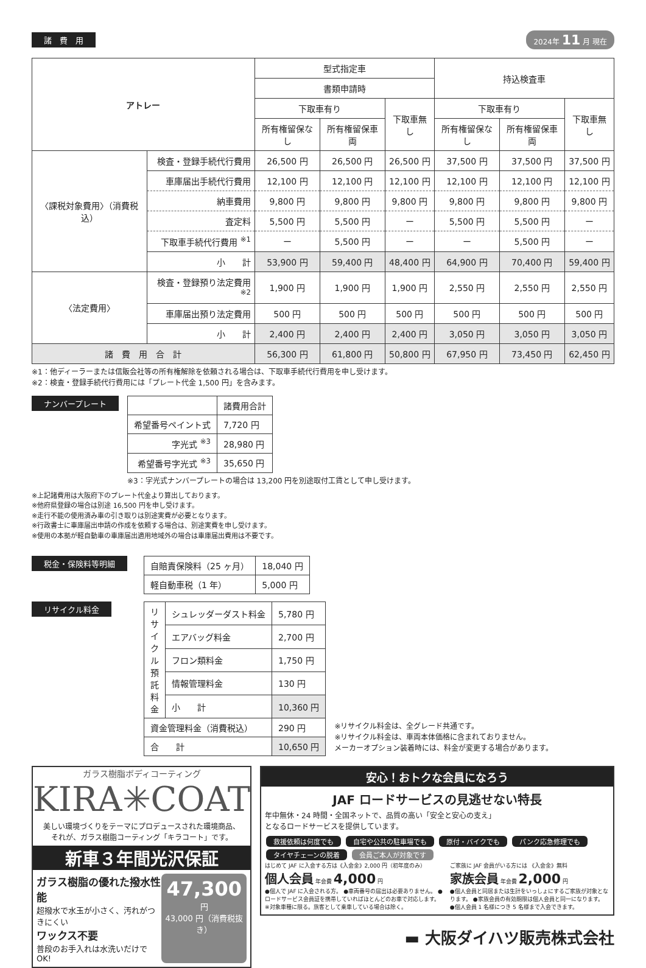諸　費　用 2024年 11 月 現在
| アトレー | | 型式指定車 | | | 持込検査車 | | |
| --- | --- | --- | --- | --- | --- | --- | --- |
| | | 書類申請時 | | | | | |
| | | 下取車有り | | 下取車無し | 下取車有り | | 下取車無し |
| | | 所有権留保なし | 所有権留保車両 | | 所有権留保なし | 所有権留保車両 | |
| 〈課税対象費用〉（消費税込） | 検査・登録手続代行費用 | 26,500 円 | 26,500 円 | 26,500 円 | 37,500 円 | 37,500 円 | 37,500 円 |
| | 車庫届出手続代行費用 | 12,100 円 | 12,100 円 | 12,100 円 | 12,100 円 | 12,100 円 | 12,100 円 |
| | 納車費用 | 9,800 円 | 9,800 円 | 9,800 円 | 9,800 円 | 9,800 円 | 9,800 円 |
| | 査定料 | 5,500 円 | 5,500 円 | ー | 5,500 円 | 5,500 円 | ー |
| | 下取車手続代行費用 <sup>※1</sup> | ー | 5,500 円 | ー | ー | 5,500 円 | ー |
| | 小 計 | 53,900 円 | 59,400 円 | 48,400 円 | 64,900 円 | 70,400 円 | 59,400 円 |
| 〈法定費用〉 | 検査・登録預り法定費用 <sup>※2</sup> | 1,900 円 | 1,900 円 | 1,900 円 | 2,550 円 | 2,550 円 | 2,550 円 |
| | 車庫届出預り法定費用 | 500 円 | 500 円 | 500 円 | 500 円 | 500 円 | 500 円 |
| | 小 計 | 2,400 円 | 2,400 円 | 2,400 円 | 3,050 円 | 3,050 円 | 3,050 円 |
| 諸 費 用 合 計 | | 56,300 円 | 61,800 円 | 50,800 円 | 67,950 円 | 73,450 円 | 62,450 円 |
※1：他ディーラーまたは信販会社等の所有権解除を依頼される場合は、下取車手続代行費用を申し受けます。
※2：検査・登録手続代行費用には「プレート代金 1,500 円」を含みます。
ナンバープレート
| | 諸費用合計 |
| 希望番号ペイント式 | 7,720 円 |
| 字光式 <sup>※3</sup> | 28,980 円 |
| 希望番号字光式 <sup>※3</sup> | 35,650 円 |
※3：字光式ナンバープレートの場合は 13,200 円を別途取付工賃として申し受けます。
※上記諸費用は大阪府下のプレート代金より算出しております。
※他府県登録の場合は別途 16,500 円を申し受けます。
※走行不能の使用済み車の引き取りは別途実費が必要となります。
※行政書士に車庫届出申請の作成を依頼する場合は、別途実費を申し受けます。
※使用の本拠が軽自動車の車庫届出適用地域外の場合は車庫届出費用は不要です。
税金・保険料等明細
| 自賠責保険料（25 ヶ月） | 18,040 円 |
| 軽自動車税（1 年） | 5,000 円 |
リサイクル料金
| リサイクル預託料金 | シュレッダーダスト料金 | 5,780 円 |
| | エアバッグ料金 | 2,700 円 |
| | フロン類料金 | 1,750 円 |
| | 情報管理料金 | 130 円 |
| | 小 計 | 10,360 円 |
| 資金管理料金（消費税込） | | 290 円 |
| 合 計 | | 10,650 円 |
※リサイクル料金は、全グレード共通です。
※リサイクル料金は、車両本体価格に含まれておりません。
メーカーオプション装着時には、料金が変更する場合があります。
ガラス樹脂ボディコーティング
KIRA✳COAT
美しい環境づくりをテーマにプロデュースされた環境商品、
それが、ガラス樹脂コーティング「キラコート」です。
新車３年間光沢保証
ガラス樹脂の優れた撥水性能
超撥水で水玉が小さく、汚れがつきにくい
ワックス不要
普段のお手入れは水洗いだけで OK!
47,300 円
43,000 円（消費税抜き）
安心！おトクな会員になろう
JAF ロードサービスの見逃せない特長
年中無休・24 時間・全国ネットで、品質の高い「安全と安心の支え」
となるロードサービスを提供しています。
救援依頼は何度でも 自宅や公共の駐車場でも 原付・バイクでも パンク応急修理でも タイヤチェーンの脱着 会員ご本人が対象です
はじめて JAF に入会する方は《入会金》2,000 円（初年度のみ）
個人会員 年会費 4,000 円
●個人で JAF に入会される方。 ●車両番号の届出は必要ありません。 ●ロードサービス会員証を携帯していればほとんどのお車で対応します。※対象車種に限る。旅客として乗車している場合は除く。
ご家族に JAF 会員がいる方には 《入会金》無料
家族会員 年会費 2,000 円
●個人会員と同居または生計をいっしょにするご家族が対象となります。 ●家族会員の有効期限は個人会員と同一になります。 ●個人会員 1 名様につき 5 名様まで入会できます。
▬ 大阪ダイハツ販売株式会社